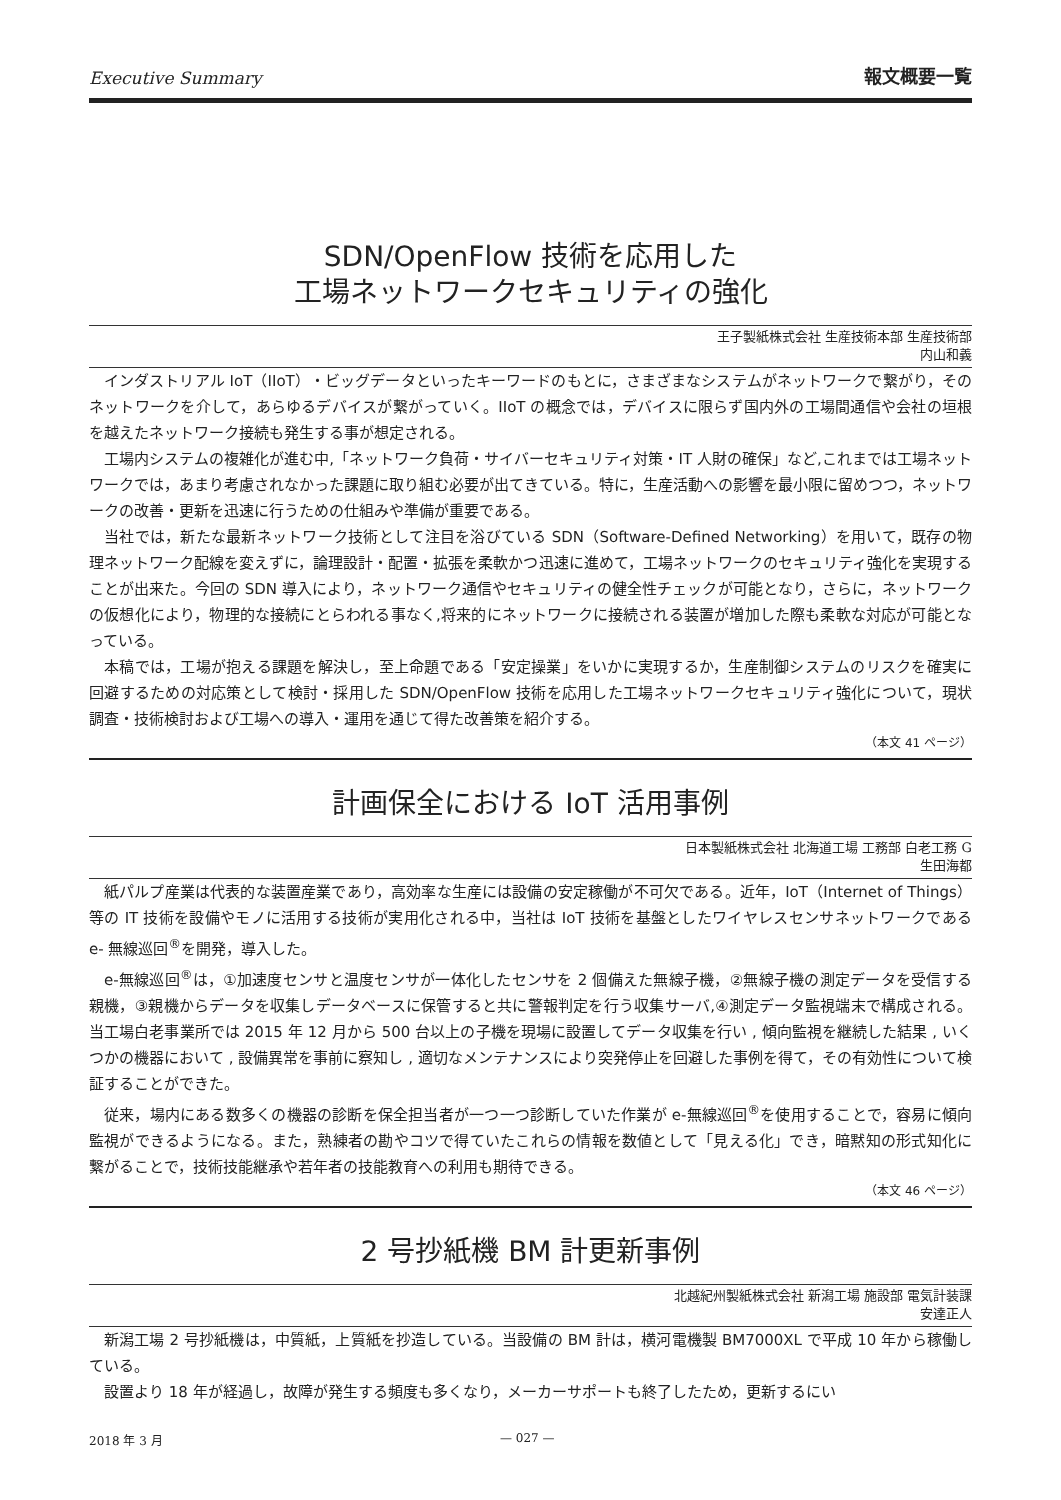Executive Summary 報文概要一覧
SDN/OpenFlow 技術を応用した
工場ネットワークセキュリティの強化
王子製紙株式会社 生産技術本部 生産技術部
内山和義
インダストリアル IoT（IIoT）・ビッグデータといったキーワードのもとに，さまざまなシステムがネットワークで繋がり，そのネットワークを介して，あらゆるデバイスが繋がっていく。IIoT の概念では，デバイスに限らず国内外の工場間通信や会社の垣根を越えたネットワーク接続も発生する事が想定される。
工場内システムの複雑化が進む中,「ネットワーク負荷・サイバーセキュリティ対策・IT 人財の確保」など,これまでは工場ネットワークでは，あまり考慮されなかった課題に取り組む必要が出てきている。特に，生産活動への影響を最小限に留めつつ，ネットワークの改善・更新を迅速に行うための仕組みや準備が重要である。
当社では，新たな最新ネットワーク技術として注目を浴びている SDN（Software-Defined Networking）を用いて，既存の物理ネットワーク配線を変えずに，論理設計・配置・拡張を柔軟かつ迅速に進めて，工場ネットワークのセキュリティ強化を実現することが出来た。今回の SDN 導入により，ネットワーク通信やセキュリティの健全性チェックが可能となり，さらに，ネットワークの仮想化により，物理的な接続にとらわれる事なく,将来的にネットワークに接続される装置が増加した際も柔軟な対応が可能となっている。
本稿では，工場が抱える課題を解決し，至上命題である「安定操業」をいかに実現するか，生産制御システムのリスクを確実に回避するための対応策として検討・採用した SDN/OpenFlow 技術を応用した工場ネットワークセキュリティ強化について，現状調査・技術検討および工場への導入・運用を通じて得た改善策を紹介する。
（本文 41 ページ）
計画保全における IoT 活用事例
日本製紙株式会社 北海道工場 工務部 白老工務 G
生田海都
紙パルプ産業は代表的な装置産業であり，高効率な生産には設備の安定稼働が不可欠である。近年，IoT（Internet of Things）等の IT 技術を設備やモノに活用する技術が実用化される中，当社は IoT 技術を基盤としたワイヤレスセンサネットワークである e- 無線巡回<sup>®</sup>を開発，導入した。
e-無線巡回<sup>®</sup>は，①加速度センサと温度センサが一体化したセンサを 2 個備えた無線子機，②無線子機の測定データを受信する親機，③親機からデータを収集しデータベースに保管すると共に警報判定を行う収集サーバ,④測定データ監視端末で構成される。当工場白老事業所では 2015 年 12 月から 500 台以上の子機を現場に設置してデータ収集を行い , 傾向監視を継続した結果 , いくつかの機器において , 設備異常を事前に察知し , 適切なメンテナンスにより突発停止を回避した事例を得て，その有効性について検証することができた。
従来，場内にある数多くの機器の診断を保全担当者が一つ一つ診断していた作業が e-無線巡回<sup>®</sup>を使用することで，容易に傾向監視ができるようになる。また，熟練者の勘やコツで得ていたこれらの情報を数値として「見える化」でき，暗黙知の形式知化に繋がることで，技術技能継承や若年者の技能教育への利用も期待できる。
（本文 46 ページ）
2 号抄紙機 BM 計更新事例
北越紀州製紙株式会社 新潟工場 施設部 電気計装課
安達正人
新潟工場 2 号抄紙機は，中質紙，上質紙を抄造している。当設備の BM 計は，横河電機製 BM7000XL で平成 10 年から稼働している。
設置より 18 年が経過し，故障が発生する頻度も多くなり，メーカーサポートも終了したため，更新するにい
2018 年 3 月 — 027 —